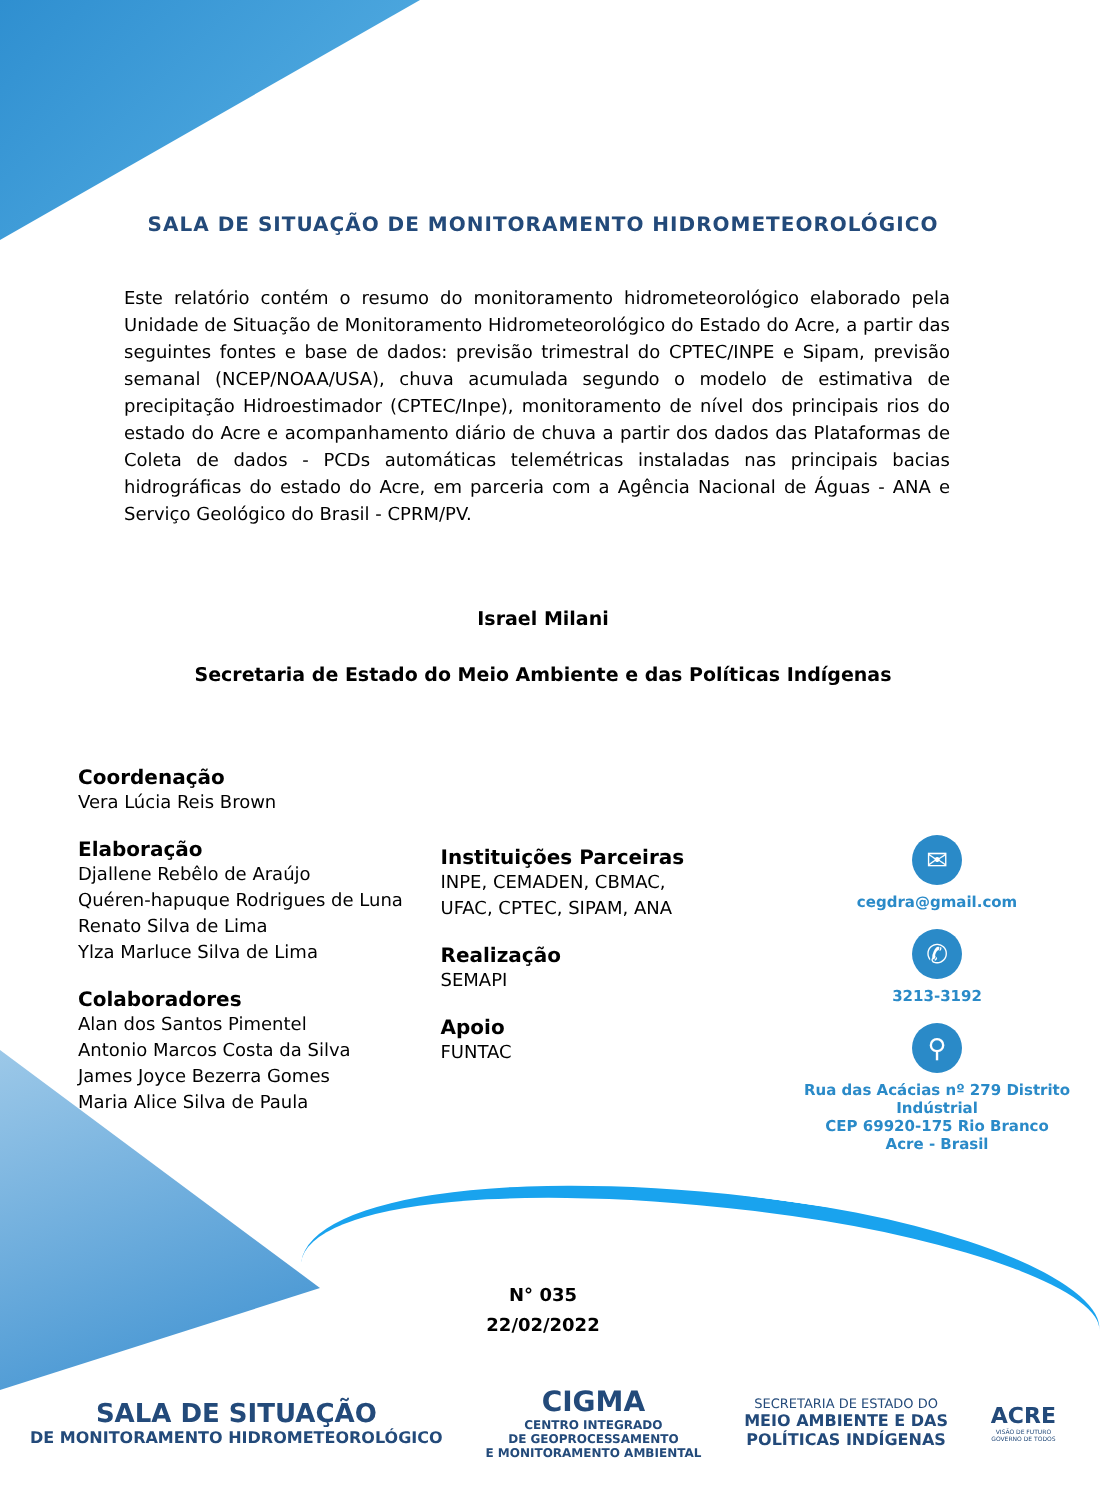SALA DE SITUAÇÃO DE MONITORAMENTO HIDROMETEOROLÓGICO
Este relatório contém o resumo do monitoramento hidrometeorológico elaborado pela Unidade de Situação de Monitoramento Hidrometeorológico do Estado do Acre, a partir das seguintes fontes e base de dados: previsão trimestral do CPTEC/INPE e Sipam, previsão semanal (NCEP/NOAA/USA), chuva acumulada segundo o modelo de estimativa de precipitação Hidroestimador (CPTEC/Inpe), monitoramento de nível dos principais rios do estado do Acre e acompanhamento diário de chuva a partir dos dados das Plataformas de Coleta de dados - PCDs automáticas telemétricas instaladas nas principais bacias hidrográficas do estado do Acre, em parceria com a Agência Nacional de Águas - ANA e Serviço Geológico do Brasil - CPRM/PV.
Israel Milani
Secretaria de Estado do Meio Ambiente e das Políticas Indígenas
Coordenação
Vera Lúcia Reis Brown
Elaboração
Djallene Rebêlo de Araújo
Quéren-hapuque Rodrigues de Luna
Renato Silva de Lima
Ylza Marluce Silva de Lima
Colaboradores
Alan dos Santos Pimentel
Antonio Marcos Costa da Silva
James Joyce Bezerra Gomes
Maria Alice Silva de Paula
Instituições Parceiras
INPE, CEMADEN, CBMAC,
UFAC, CPTEC, SIPAM, ANA
Realização
SEMAPI
Apoio
FUNTAC
✉
cegdra@gmail.com
✆
3213-3192
⚲
Rua das Acácias nº 279 Distrito Indústrial
CEP 69920-175 Rio Branco
Acre - Brasil
N° 035
22/02/2022
SALA DE SITUAÇÃO
DE MONITORAMENTO HIDROMETEOROLÓGICO
CIGMA
CENTRO INTEGRADO
DE GEOPROCESSAMENTO
E MONITORAMENTO AMBIENTAL
SECRETARIA DE ESTADO DO
MEIO AMBIENTE E DAS
POLÍTICAS INDÍGENAS
ACRE
VISÃO DE FUTURO
GOVERNO DE TODOS